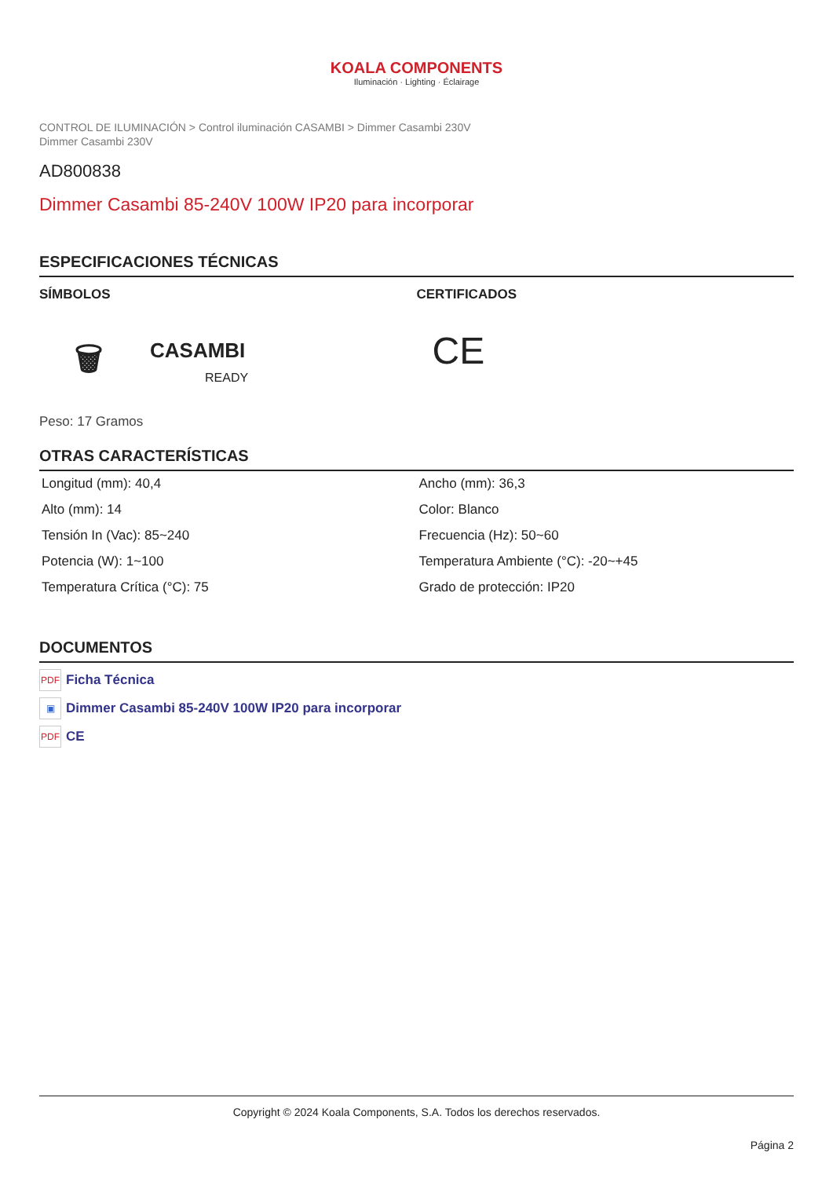KOALA COMPONENTS
Iluminación · Lighting · Éclairage
CONTROL DE ILUMINACIÓN > Control iluminación CASAMBI > Dimmer Casambi 230V
Dimmer Casambi 230V
AD800838
Dimmer Casambi 85-240V 100W IP20 para incorporar
ESPECIFICACIONES TÉCNICAS
SÍMBOLOS
🗑 CASAMBI
READY
CERTIFICADOS
CE
Peso: 17 Gramos
OTRAS CARACTERÍSTICAS
| Longitud (mm): 40,4 | Ancho (mm): 36,3 |
| Alto (mm): 14 | Color: Blanco |
| Tensión In (Vac): 85~240 | Frecuencia (Hz): 50~60 |
| Potencia (W): 1~100 | Temperatura Ambiente (°C): -20~+45 |
| Temperatura Crítica (°C): 75 | Grado de protección: IP20 |
DOCUMENTOS
PDF Ficha Técnica
▣ Dimmer Casambi 85-240V 100W IP20 para incorporar
PDF CE
Copyright © 2024 Koala Components, S.A. Todos los derechos reservados.
Página 2